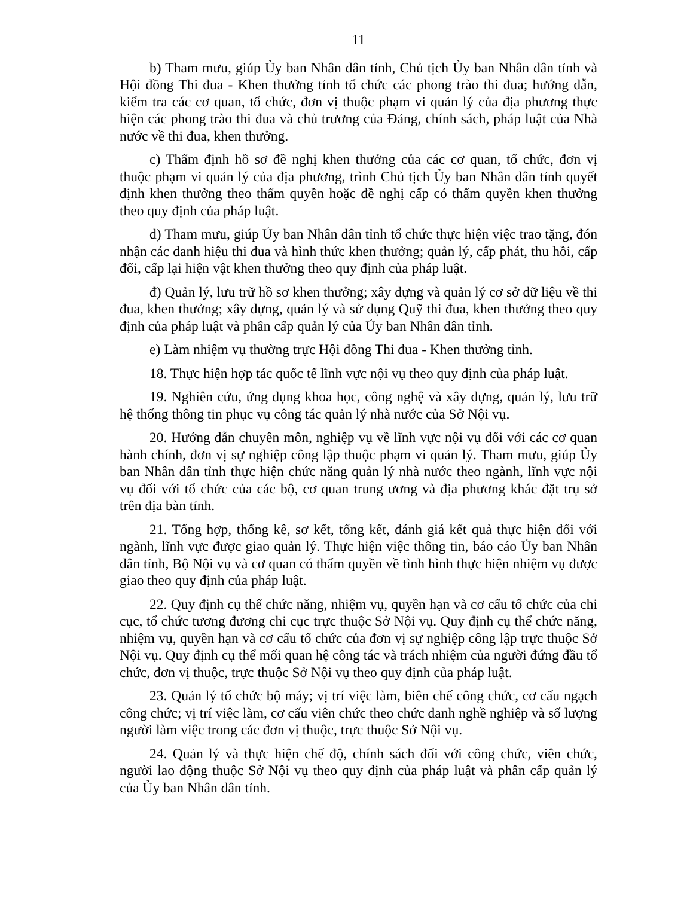11
b) Tham mưu, giúp Ủy ban Nhân dân tỉnh, Chủ tịch Ủy ban Nhân dân tỉnh và Hội đồng Thi đua - Khen thưởng tỉnh tổ chức các phong trào thi đua; hướng dẫn, kiểm tra các cơ quan, tổ chức, đơn vị thuộc phạm vi quản lý của địa phương thực hiện các phong trào thi đua và chủ trương của Đảng, chính sách, pháp luật của Nhà nước về thi đua, khen thưởng.
c) Thẩm định hồ sơ đề nghị khen thưởng của các cơ quan, tổ chức, đơn vị thuộc phạm vi quản lý của địa phương, trình Chủ tịch Ủy ban Nhân dân tỉnh quyết định khen thưởng theo thẩm quyền hoặc đề nghị cấp có thẩm quyền khen thưởng theo quy định của pháp luật.
d) Tham mưu, giúp Ủy ban Nhân dân tỉnh tổ chức thực hiện việc trao tặng, đón nhận các danh hiệu thi đua và hình thức khen thưởng; quản lý, cấp phát, thu hồi, cấp đổi, cấp lại hiện vật khen thưởng theo quy định của pháp luật.
đ) Quản lý, lưu trữ hồ sơ khen thưởng; xây dựng và quản lý cơ sở dữ liệu về thi đua, khen thưởng; xây dựng, quản lý và sử dụng Quỹ thi đua, khen thưởng theo quy định của pháp luật và phân cấp quản lý của Ủy ban Nhân dân tỉnh.
e) Làm nhiệm vụ thường trực Hội đồng Thi đua - Khen thưởng tỉnh.
18. Thực hiện hợp tác quốc tế lĩnh vực nội vụ theo quy định của pháp luật.
19. Nghiên cứu, ứng dụng khoa học, công nghệ và xây dựng, quản lý, lưu trữ hệ thống thông tin phục vụ công tác quản lý nhà nước của Sở Nội vụ.
20. Hướng dẫn chuyên môn, nghiệp vụ về lĩnh vực nội vụ đối với các cơ quan hành chính, đơn vị sự nghiệp công lập thuộc phạm vi quản lý. Tham mưu, giúp Ủy ban Nhân dân tỉnh thực hiện chức năng quản lý nhà nước theo ngành, lĩnh vực nội vụ đối với tổ chức của các bộ, cơ quan trung ương và địa phương khác đặt trụ sở trên địa bàn tỉnh.
21. Tổng hợp, thống kê, sơ kết, tổng kết, đánh giá kết quả thực hiện đối với ngành, lĩnh vực được giao quản lý. Thực hiện việc thông tin, báo cáo Ủy ban Nhân dân tỉnh, Bộ Nội vụ và cơ quan có thẩm quyền về tình hình thực hiện nhiệm vụ được giao theo quy định của pháp luật.
22. Quy định cụ thể chức năng, nhiệm vụ, quyền hạn và cơ cấu tổ chức của chi cục, tổ chức tương đương chi cục trực thuộc Sở Nội vụ. Quy định cụ thể chức năng, nhiệm vụ, quyền hạn và cơ cấu tổ chức của đơn vị sự nghiệp công lập trực thuộc Sở Nội vụ. Quy định cụ thể mối quan hệ công tác và trách nhiệm của người đứng đầu tổ chức, đơn vị thuộc, trực thuộc Sở Nội vụ theo quy định của pháp luật.
23. Quản lý tổ chức bộ máy; vị trí việc làm, biên chế công chức, cơ cấu ngạch công chức; vị trí việc làm, cơ cấu viên chức theo chức danh nghề nghiệp và số lượng người làm việc trong các đơn vị thuộc, trực thuộc Sở Nội vụ.
24. Quản lý và thực hiện chế độ, chính sách đối với công chức, viên chức, người lao động thuộc Sở Nội vụ theo quy định của pháp luật và phân cấp quản lý của Ủy ban Nhân dân tỉnh.